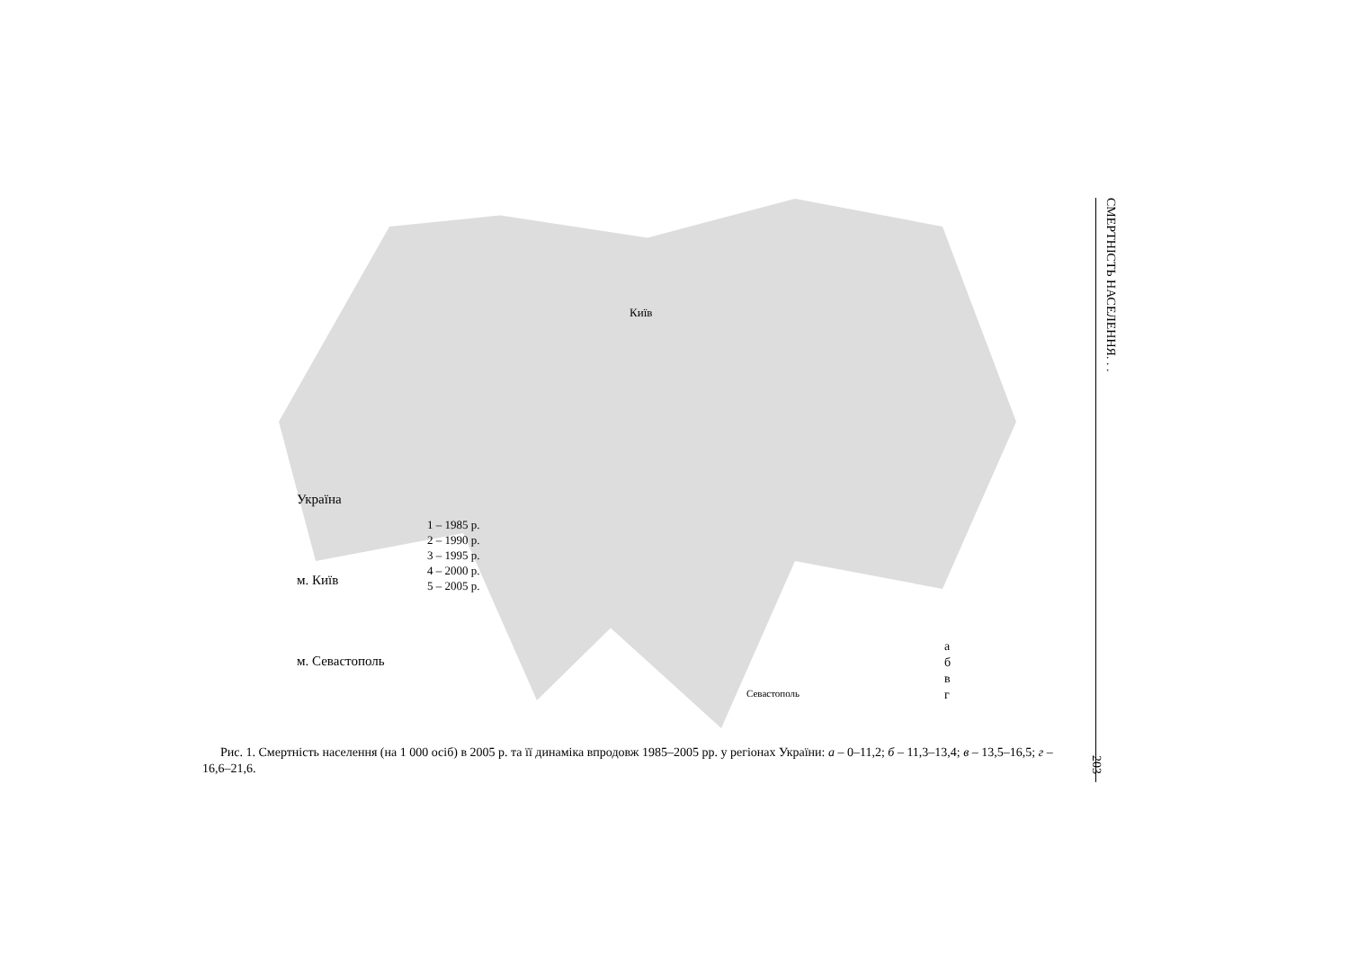Україна
м. Київ
м. Севастополь
1 – 1985 р.
2 – 1990 р.
3 – 1995 р.
4 – 2000 р.
5 – 2005 р.
Київ
Севастополь
а
б
в
г
Рис. 1. Смертність населення (на 1 000 осіб) в 2005 р. та її динаміка впродовж 1985–2005 рр. у регіонах України: а – 0–11,2; б – 11,3–13,4; в – 13,5–16,5; г – 16,6–21,6.
СМЕРТНІСТЬ НАСЕЛЕННЯ. . .
203